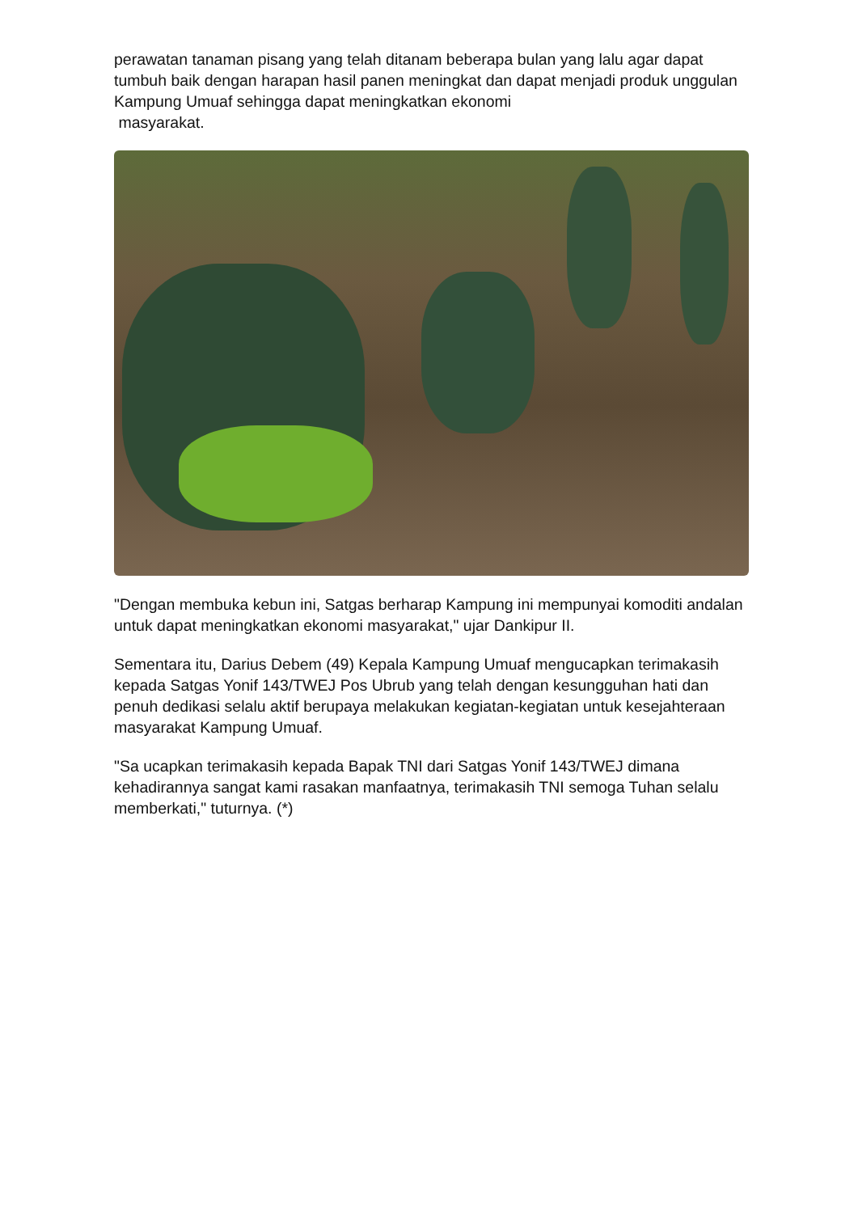perawatan tanaman pisang yang telah ditanam beberapa bulan yang lalu agar dapat tumbuh baik dengan harapan hasil panen meningkat dan dapat menjadi produk unggulan Kampung Umuaf sehingga dapat meningkatkan ekonomi
masyarakat.
"Dengan membuka kebun ini, Satgas berharap Kampung ini mempunyai komoditi andalan untuk dapat meningkatkan ekonomi masyarakat," ujar Dankipur II.
Sementara itu, Darius Debem (49) Kepala Kampung Umuaf mengucapkan terimakasih kepada Satgas Yonif 143/TWEJ Pos Ubrub yang telah dengan kesungguhan hati dan penuh dedikasi selalu aktif berupaya melakukan kegiatan-kegiatan untuk kesejahteraan masyarakat Kampung Umuaf.
"Sa ucapkan terimakasih kepada Bapak TNI dari Satgas Yonif 143/TWEJ dimana kehadirannya sangat kami rasakan manfaatnya, terimakasih TNI semoga Tuhan selalu memberkati," tuturnya. (*)